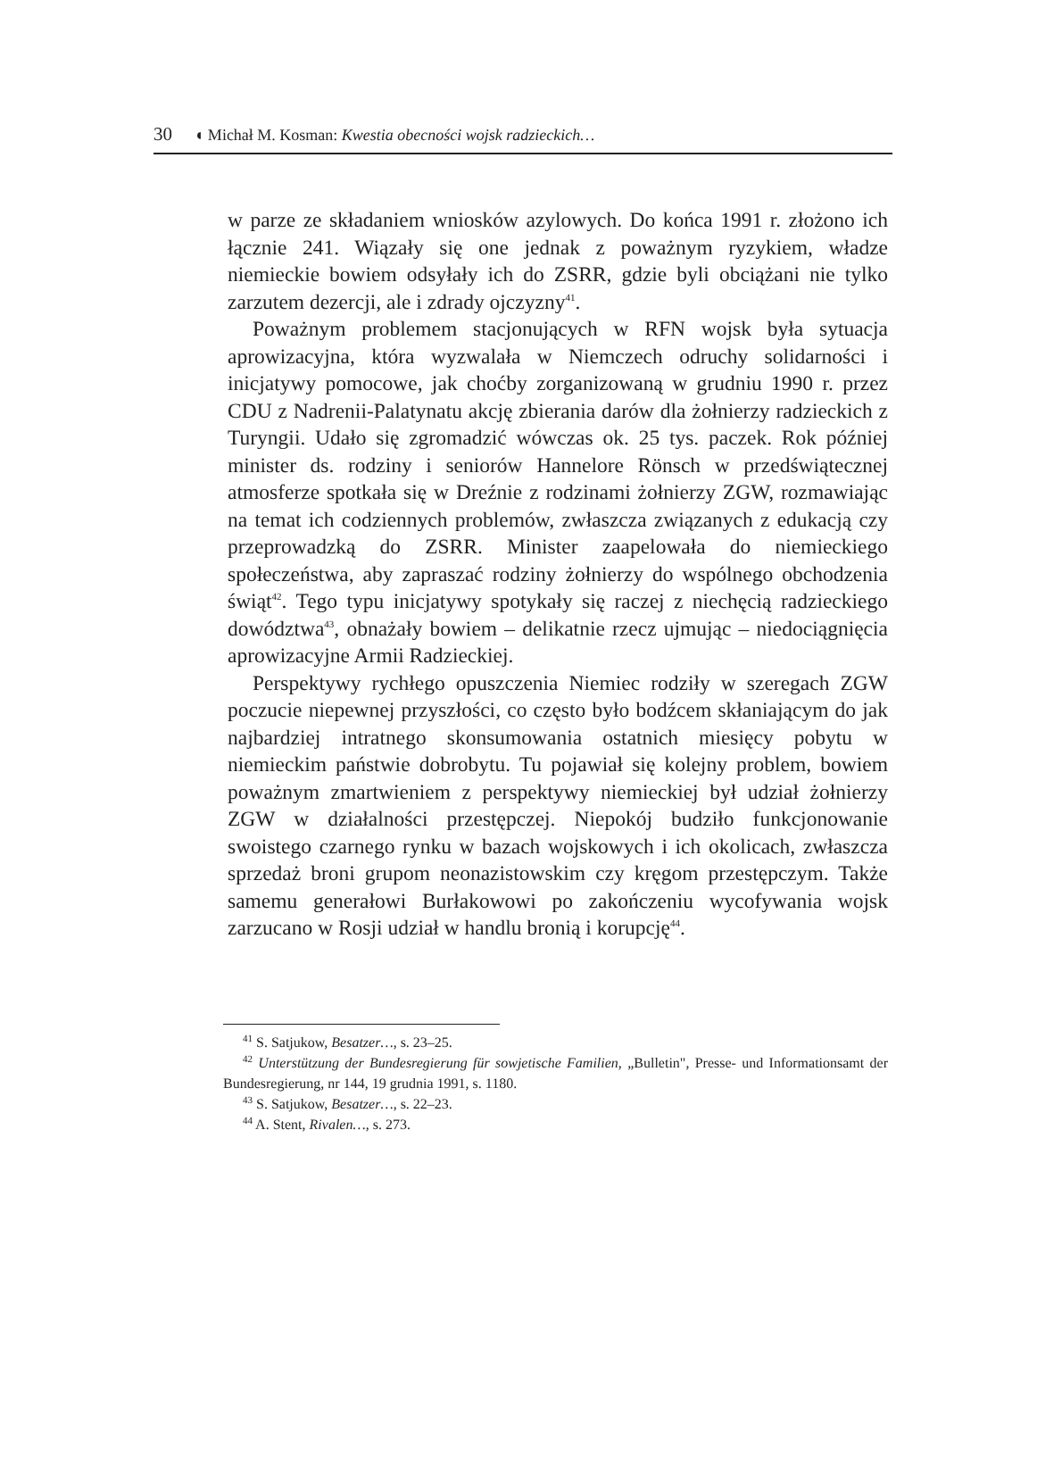30 ◖ Michał M. Kosman: Kwestia obecności wojsk radzieckich…
w parze ze składaniem wniosków azylowych. Do końca 1991 r. złożono ich łącznie 241. Wiązały się one jednak z poważnym ryzykiem, władze niemieckie bowiem odsyłały ich do ZSRR, gdzie byli obciążani nie tylko zarzutem dezercji, ale i zdrady ojczyzny<sup>41</sup>.
Poważnym problemem stacjonujących w RFN wojsk była sytuacja aprowizacyjna, która wyzwalała w Niemczech odruchy solidarności i inicjatywy pomocowe, jak choćby zorganizowaną w grudniu 1990 r. przez CDU z Nadrenii-Palatynatu akcję zbierania darów dla żołnierzy radzieckich z Turyngii. Udało się zgromadzić wówczas ok. 25 tys. paczek. Rok później minister ds. rodziny i seniorów Hannelore Rönsch w przedświątecznej atmosferze spotkała się w Dreźnie z rodzinami żołnierzy ZGW, rozmawiając na temat ich codziennych problemów, zwłaszcza związanych z edukacją czy przeprowadzką do ZSRR. Minister zaapelowała do niemieckiego społeczeństwa, aby zapraszać rodziny żołnierzy do wspólnego obchodzenia świąt<sup>42</sup>. Tego typu inicjatywy spotykały się raczej z niechęcią radzieckiego dowództwa<sup>43</sup>, obnażały bowiem – delikatnie rzecz ujmując – niedociągnięcia aprowizacyjne Armii Radzieckiej.
Perspektywy rychłego opuszczenia Niemiec rodziły w szeregach ZGW poczucie niepewnej przyszłości, co często było bodźcem skłaniającym do jak najbardziej intratnego skonsumowania ostatnich miesięcy pobytu w niemieckim państwie dobrobytu. Tu pojawiał się kolejny problem, bowiem poważnym zmartwieniem z perspektywy niemieckiej był udział żołnierzy ZGW w działalności przestępczej. Niepokój budziło funkcjonowanie swoistego czarnego rynku w bazach wojskowych i ich okolicach, zwłaszcza sprzedaż broni grupom neonazistowskim czy kręgom przestępczym. Także samemu generałowi Burłakowowi po zakończeniu wycofywania wojsk zarzucano w Rosji udział w handlu bronią i korupcję<sup>44</sup>.
<sup>41</sup> S. Satjukow, Besatzer…, s. 23–25.
<sup>42</sup> Unterstützung der Bundesregierung für sowjetische Familien, „Bulletin", Presse- und Informationsamt der Bundesregierung, nr 144, 19 grudnia 1991, s. 1180.
<sup>43</sup> S. Satjukow, Besatzer…, s. 22–23.
<sup>44</sup> A. Stent, Rivalen…, s. 273.